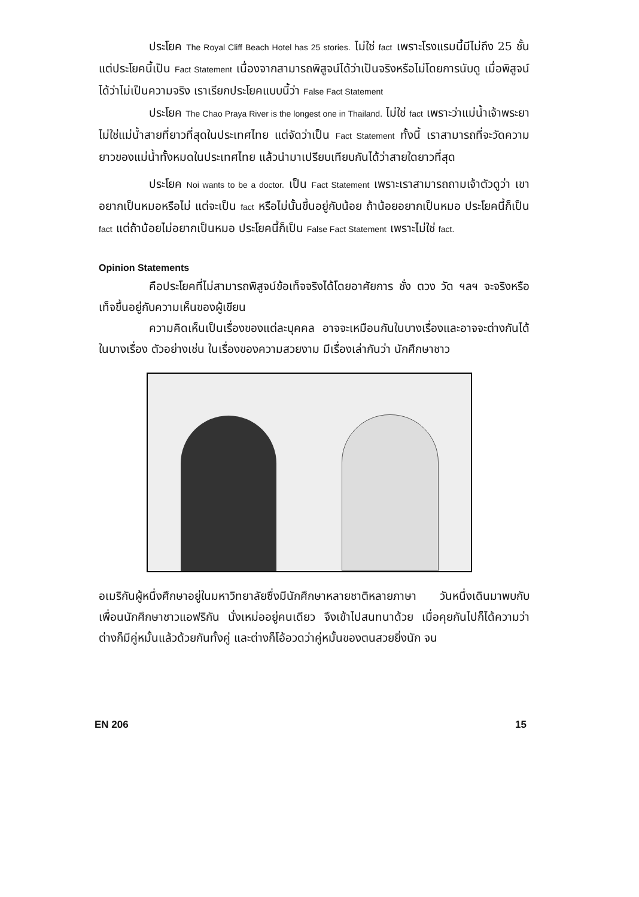ประโยค The Royal Cliff Beach Hotel has 25 stories. ไม่ใช่ fact เพราะโรงแรมนี้มีไม่ถึง 25 ชั้น แต่ประโยคนี้เป็น Fact Statement เนื่องจากสามารถพิสูจน์ได้ว่าเป็นจริงหรือไม่โดยการนับดู เมื่อพิสูจน์ได้ว่าไม่เป็นความจริง เราเรียกประโยคแบบนี้ว่า False Fact Statement
ประโยค The Chao Praya River is the longest one in Thailand. ไม่ใช่ fact เพราะว่าแม่น้ำเจ้าพระยาไม่ใช่แม่น้ำสายที่ยาวที่สุดในประเทศไทย แต่จัดว่าเป็น Fact Statement ทั้งนี้ เราสามารถที่จะวัดความยาวของแม่น้ำทั้งหมดในประเทศไทย แล้วนำมาเปรียบเทียบกันได้ว่าสายใดยาวที่สุด
ประโยค Noi wants to be a doctor. เป็น Fact Statement เพราะเราสามารถถามเจ้าตัวดูว่า เขาอยากเป็นหมอหรือไม่ แต่จะเป็น fact หรือไม่นั้นขึ้นอยู่กับน้อย ถ้าน้อยอยากเป็นหมอ ประโยคนี้ก็เป็น fact แต่ถ้าน้อยไม่อยากเป็นหมอ ประโยคนี้ก็เป็น False Fact Statement เพราะไม่ใช่ fact.
Opinion Statements
คือประโยคที่ไม่สามารถพิสูจน์ข้อเท็จจริงได้โดยอาศัยการ ชั่ง ตวง วัด ฯลฯ จะจริงหรือเท็จขึ้นอยู่กับความเห็นของผู้เขียน
ความคิดเห็นเป็นเรื่องของแต่ละบุคคล อาจจะเหมือนกันในบางเรื่องและอาจจะต่างกันได้ในบางเรื่อง ตัวอย่างเช่น ในเรื่องของความสวยงาม มีเรื่องเล่ากันว่า นักศึกษาชาว
อเมริกันผู้หนึ่งศึกษาอยู่ในมหาวิทยาลัยซึ่งมีนักศึกษาหลายชาติหลายภาษา วันหนึ่งเดินมาพบกับเพื่อนนักศึกษาชาวแอฟริกัน นั่งเหม่ออยู่คนเดียว จึงเข้าไปสนทนาด้วย เมื่อคุยกันไปก็ได้ความว่า ต่างก็มีคู่หมั้นแล้วด้วยกันทั้งคู่ และต่างก็โอ้อวดว่าคู่หมั้นของตนสวยยิ่งนัก จน
EN 206 15